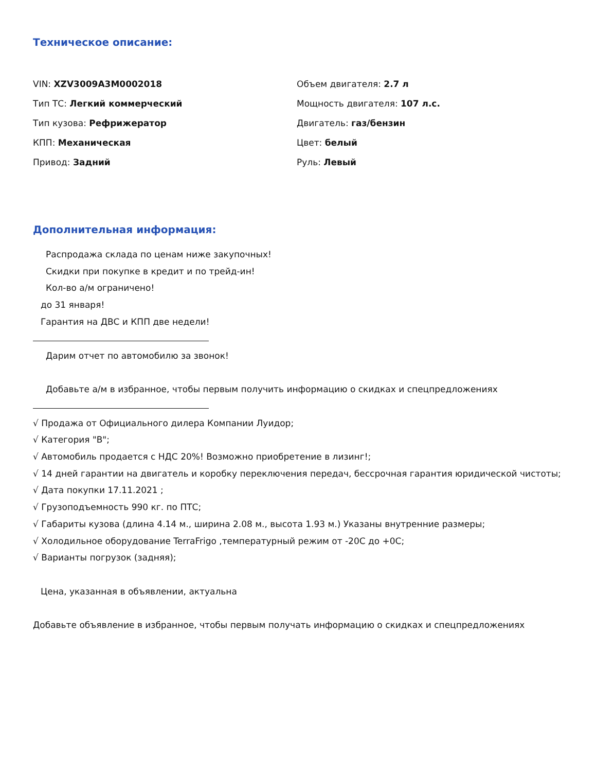Техническое описание:
VIN: XZV3009A3M0002018
Объем двигателя: 2.7 л
Тип ТС: Легкий коммерческий
Мощность двигателя: 107 л.с.
Тип кузова: Рефрижератор
Двигатель: газ/бензин
КПП: Механическая
Цвет: белый
Привод: Задний
Руль: Левый
Дополнительная информация:
Распродажа склада по ценам ниже закупочных!
Скидки при покупке в кредит и по трейд-ин!
Кол-во а/м ограничено!
до 31 января!
Гарантия на ДВС и КПП две недели!
Дарим отчет по автомобилю за звонок!
Добавьте а/м в избранное, чтобы первым получить информацию о скидках и спецпредложениях
√ Продажа от Официального дилера Компании Луидор;
√ Категория "B";
√ Автомобиль продается с НДС 20%! Возможно приобретение в лизинг!;
√ 14 дней гарантии на двигатель и коробку переключения передач, бессрочная гарантия юридической чистоты;
√ Дата покупки 17.11.2021 ;
√ Грузоподъемность 990 кг. по ПТС;
√ Габариты кузова (длина 4.14 м., ширина 2.08 м., высота 1.93 м.) Указаны внутренние размеры;
√ Холодильное оборудование TerraFrigo ,температурный режим от -20С до +0С;
√ Варианты погрузок (задняя);
Цена, указанная в объявлении, актуальна
Добавьте объявление в избранное, чтобы первым получать информацию о скидках и спецпредложениях